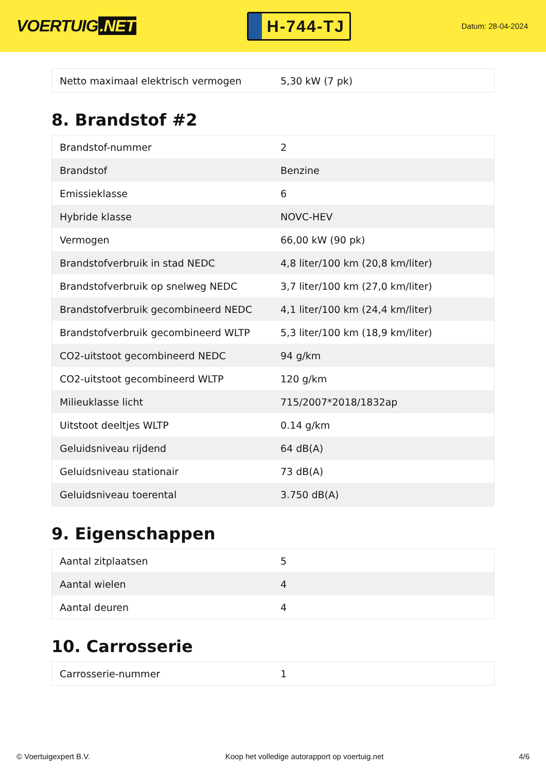VOERTUIG.NET
H-744-TJ
Datum: 28-04-2024
| Netto maximaal elektrisch vermogen | 5,30 kW (7 pk) |
8. Brandstof #2
| Brandstof-nummer | 2 |
| Brandstof | Benzine |
| Emissieklasse | 6 |
| Hybride klasse | NOVC-HEV |
| Vermogen | 66,00 kW (90 pk) |
| Brandstofverbruik in stad NEDC | 4,8 liter/100 km (20,8 km/liter) |
| Brandstofverbruik op snelweg NEDC | 3,7 liter/100 km (27,0 km/liter) |
| Brandstofverbruik gecombineerd NEDC | 4,1 liter/100 km (24,4 km/liter) |
| Brandstofverbruik gecombineerd WLTP | 5,3 liter/100 km (18,9 km/liter) |
| CO2-uitstoot gecombineerd NEDC | 94 g/km |
| CO2-uitstoot gecombineerd WLTP | 120 g/km |
| Milieuklasse licht | 715/2007*2018/1832ap |
| Uitstoot deeltjes WLTP | 0.14 g/km |
| Geluidsniveau rijdend | 64 dB(A) |
| Geluidsniveau stationair | 73 dB(A) |
| Geluidsniveau toerental | 3.750 dB(A) |
9. Eigenschappen
| Aantal zitplaatsen | 5 |
| Aantal wielen | 4 |
| Aantal deuren | 4 |
10. Carrosserie
| Carrosserie-nummer | 1 |
© Voertuigexpert B.V. Koop het volledige autorapport op voertuig.net 4/6